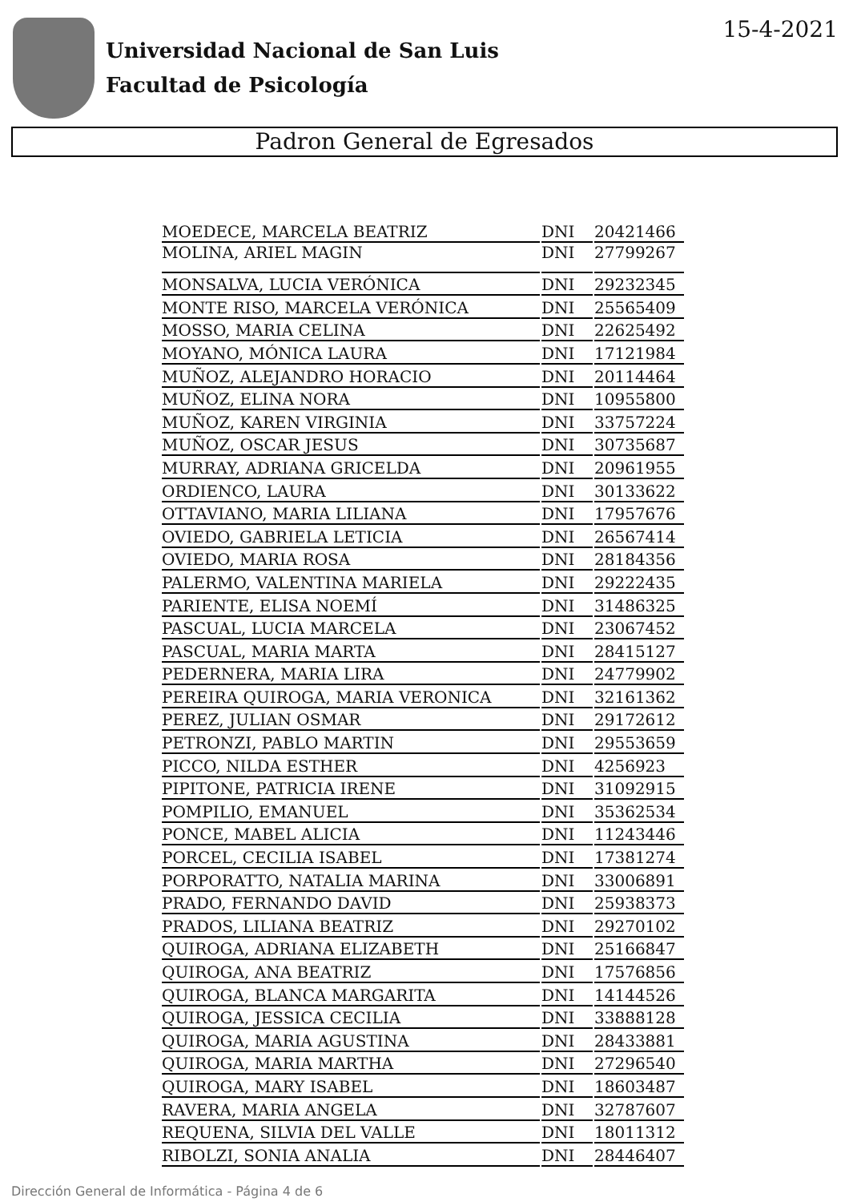15-4-2021
Universidad Nacional de San Luis
Facultad de Psicología
Padron General de Egresados
| MOEDECE, MARCELA BEATRIZ | DNI | 20421466 |
| MOLINA, ARIEL MAGIN | DNI | 27799267 |
| MONSALVA, LUCIA VERÓNICA | DNI | 29232345 |
| MONTE RISO, MARCELA VERÓNICA | DNI | 25565409 |
| MOSSO, MARIA CELINA | DNI | 22625492 |
| MOYANO, MÓNICA LAURA | DNI | 17121984 |
| MUÑOZ, ALEJANDRO HORACIO | DNI | 20114464 |
| MUÑOZ, ELINA NORA | DNI | 10955800 |
| MUÑOZ, KAREN VIRGINIA | DNI | 33757224 |
| MUÑOZ, OSCAR JESUS | DNI | 30735687 |
| MURRAY, ADRIANA GRICELDA | DNI | 20961955 |
| ORDIENCO, LAURA | DNI | 30133622 |
| OTTAVIANO, MARIA LILIANA | DNI | 17957676 |
| OVIEDO, GABRIELA LETICIA | DNI | 26567414 |
| OVIEDO, MARIA ROSA | DNI | 28184356 |
| PALERMO, VALENTINA MARIELA | DNI | 29222435 |
| PARIENTE, ELISA NOEMÍ | DNI | 31486325 |
| PASCUAL, LUCIA MARCELA | DNI | 23067452 |
| PASCUAL, MARIA MARTA | DNI | 28415127 |
| PEDERNERA, MARIA LIRA | DNI | 24779902 |
| PEREIRA QUIROGA, MARIA VERONICA | DNI | 32161362 |
| PEREZ, JULIAN OSMAR | DNI | 29172612 |
| PETRONZI, PABLO MARTIN | DNI | 29553659 |
| PICCO, NILDA ESTHER | DNI | 4256923 |
| PIPITONE, PATRICIA IRENE | DNI | 31092915 |
| POMPILIO, EMANUEL | DNI | 35362534 |
| PONCE, MABEL ALICIA | DNI | 11243446 |
| PORCEL, CECILIA ISABEL | DNI | 17381274 |
| PORPORATTO, NATALIA MARINA | DNI | 33006891 |
| PRADO, FERNANDO DAVID | DNI | 25938373 |
| PRADOS, LILIANA BEATRIZ | DNI | 29270102 |
| QUIROGA, ADRIANA ELIZABETH | DNI | 25166847 |
| QUIROGA, ANA BEATRIZ | DNI | 17576856 |
| QUIROGA, BLANCA MARGARITA | DNI | 14144526 |
| QUIROGA, JESSICA CECILIA | DNI | 33888128 |
| QUIROGA, MARIA AGUSTINA | DNI | 28433881 |
| QUIROGA, MARIA MARTHA | DNI | 27296540 |
| QUIROGA, MARY ISABEL | DNI | 18603487 |
| RAVERA, MARIA ANGELA | DNI | 32787607 |
| REQUENA, SILVIA DEL VALLE | DNI | 18011312 |
| RIBOLZI, SONIA ANALIA | DNI | 28446407 |
Dirección General de Informática - Página 4 de 6